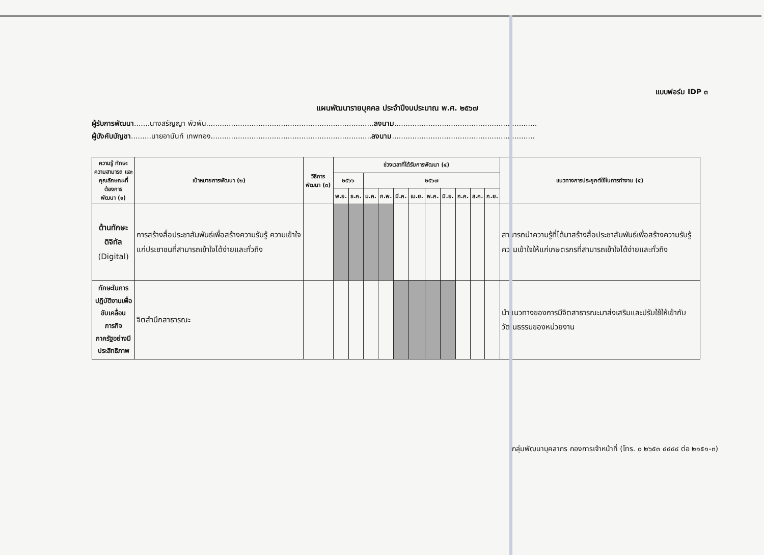แบบฟอร์ม IDP ๓
แผนพัฒนารายบุคคล ประจำปีงบประมาณ พ.ศ. ๒๕๖๗
ผู้รับการพัฒนา.......นางสรัญญา พัวพัน..........................................................................ลงนาม...............................................................
ผู้บังคับบัญชา.........นายอานันท์ เทพทอง.......................................................................ลงนาม...............................................................
| ความรู้ ทักษะ ความสามารถ และ คุณลักษณะที่ต้องการ พัฒนา (๑) | เป้าหมายการพัฒนา (๒) | วิธีการพัฒนา (๓) | ช่วงเวลาที่ได้รับการพัฒนา (๔) | | | | | | | | | | | แนวทางการประยุกต์ใช้ในการทำงาน (๕) |
| --- | --- | --- | --- | --- | --- | --- | --- | --- | --- | --- | --- | --- | --- | --- |
| | | | ๒๕๖๖ | | ๒๕๖๗ | | | | | | | | | |
| | | | พ.ย. | ธ.ค. | ม.ค. | ก.พ. | มี.ค. | เม.ย. | พ.ค. | มิ.ย. | ก.ค. | ส.ค. | ก.ย. | |
| ด้านทักษะดิจิทัล (Digital) | การสร้างสื่อประชาสัมพันธ์เพื่อสร้างความรับรู้ ความเข้าใจ แก่ประชาชนที่สามารถเข้าใจได้ง่ายและทั่วถึง | | | | | | | | | | | | | สามารถนำความรู้ที่ได้มาสร้างสื่อประชาสัมพันธ์เพื่อสร้างความรับรู้ ความเข้าใจให้แก่เกษตรกรที่สามารถเข้าใจได้ง่ายและทั่วถึง |
| ทักษะในการ ปฏิบัติงานเพื่อ ขับเคลื่อนภารกิจ ภาครัฐอย่างมี ประสิทธิภาพ | จิตสำนึกสาธารณะ | | | | | | | | | | | | | นำแนวทางของการมีจิตสาธารณะมาส่งเสริมและปรับใช้ให้เข้ากับวัฒนธรรมของหน่วยงาน |
กลุ่มพัฒนาบุคลากร กองการเจ้าหน้าที่ (โทร. ๐ ๒๖๕๓ ๔๔๔๔ ต่อ ๒๑๕๑-๓)